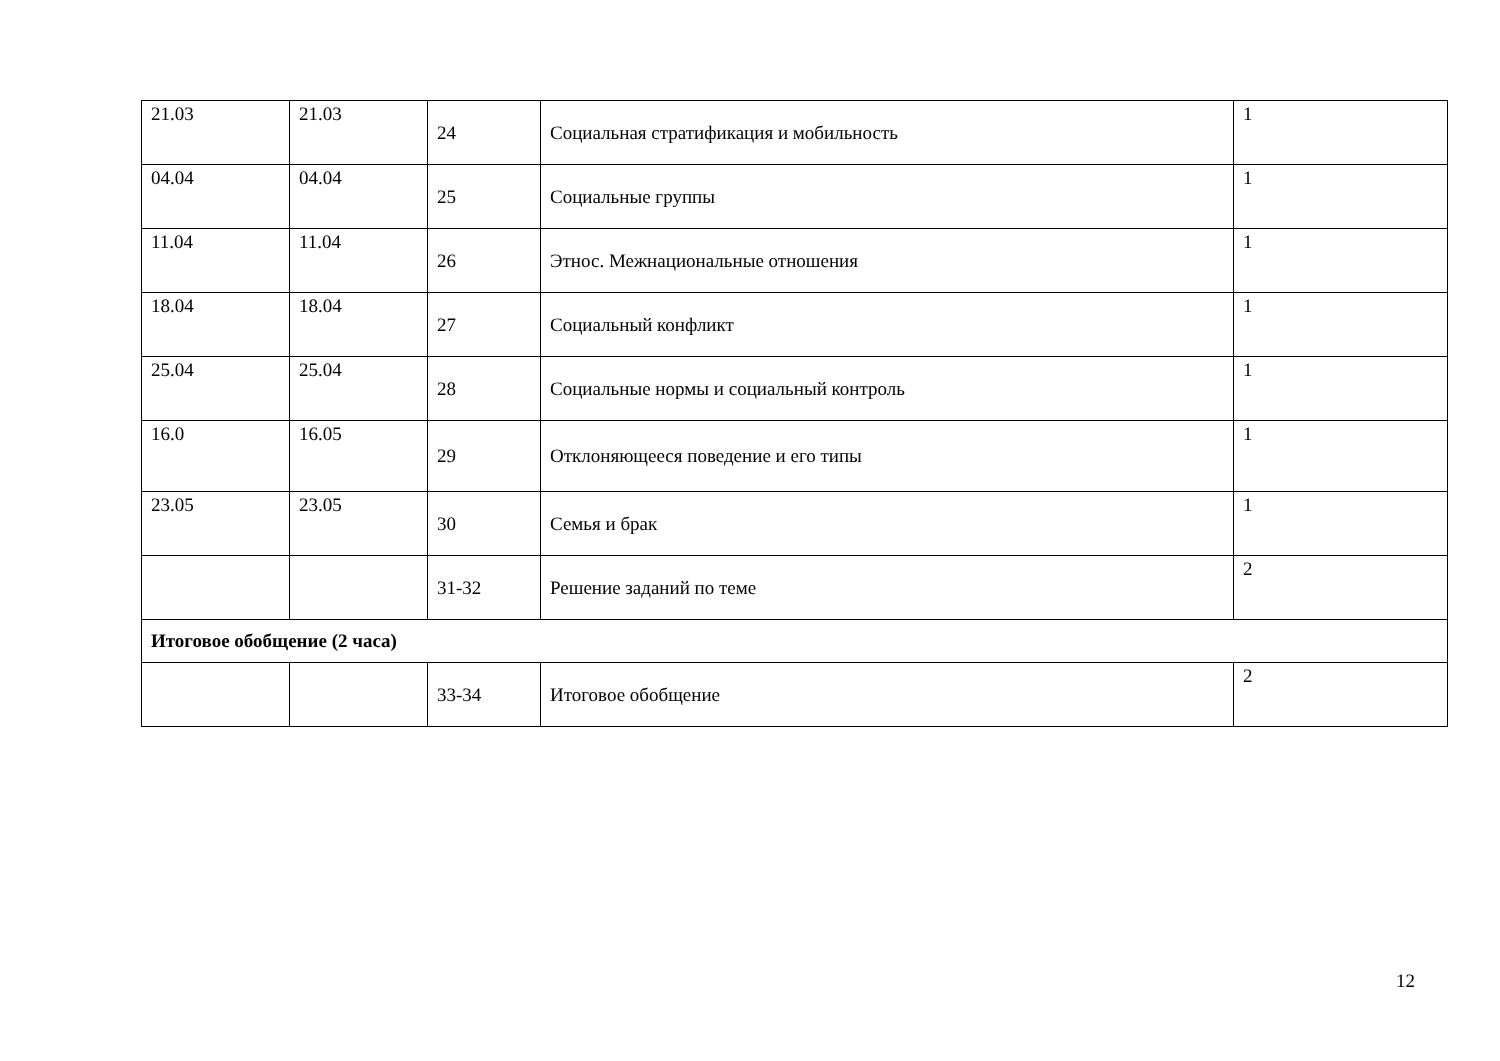| 21.03 | 21.03 | 24 | Социальная стратификация и мобильность | 1 |
| 04.04 | 04.04 | 25 | Социальные группы | 1 |
| 11.04 | 11.04 | 26 | Этнос. Межнациональные отношения | 1 |
| 18.04 | 18.04 | 27 | Социальный конфликт | 1 |
| 25.04 | 25.04 | 28 | Социальные нормы и социальный контроль | 1 |
| 16.0 | 16.05 | 29 | Отклоняющееся поведение и его типы | 1 |
| 23.05 | 23.05 | 30 | Семья и брак | 1 |
| | | 31-32 | Решение заданий по теме | 2 |
| Итоговое обобщение (2 часа) | | | | |
| | | 33-34 | Итоговое обобщение | 2 |
12